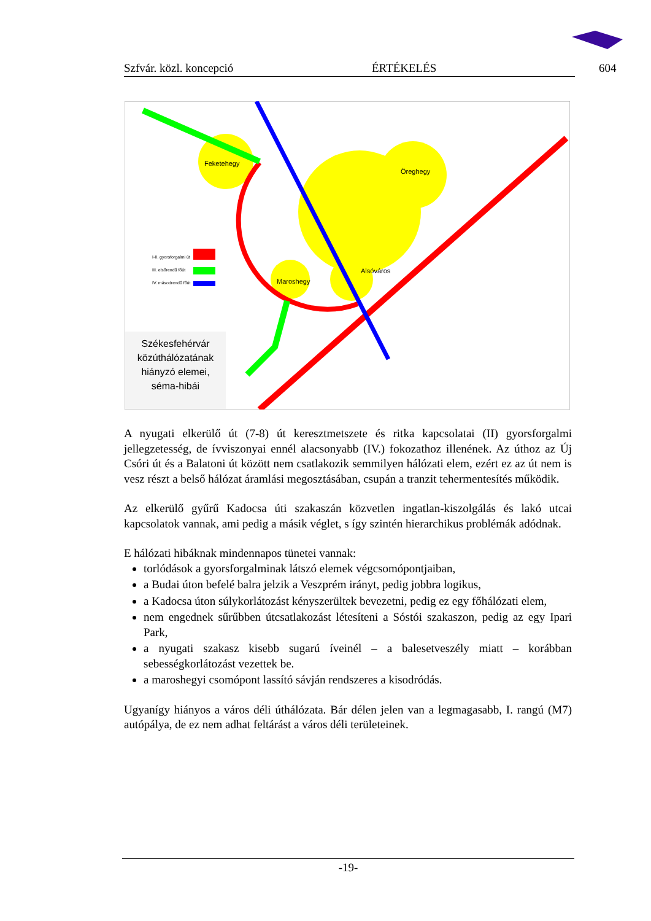Szfvár. közl. koncepció ÉRTÉKELÉS 604
Feketehegy
Öreghegy
Alsóváros
Maroshegy
I-II. gyorsforgalmi út
III. elsőrendű főút
IV. másodrendű főút
Székesfehérvár közúthálózatának hiányzó elemei, séma-hibái
A nyugati elkerülő út (7-8) út keresztmetszete és ritka kapcsolatai (II) gyorsforgalmi jellegzetesség, de ívviszonyai ennél alacsonyabb (IV.) fokozathoz illenének. Az úthoz az Új Csóri út és a Balatoni út között nem csatlakozik semmilyen hálózati elem, ezért ez az út nem is vesz részt a belső hálózat áramlási megosztásában, csupán a tranzit tehermentesítés működik.
Az elkerülő gyűrű Kadocsa úti szakaszán közvetlen ingatlan-kiszolgálás és lakó utcai kapcsolatok vannak, ami pedig a másik véglet, s így szintén hierarchikus problémák adódnak.
E hálózati hibáknak mindennapos tünetei vannak:
torlódások a gyorsforgalminak látszó elemek végcsomópontjaiban,
a Budai úton befelé balra jelzik a Veszprém irányt, pedig jobbra logikus,
a Kadocsa úton súlykorlátozást kényszerültek bevezetni, pedig ez egy főhálózati elem,
nem engednek sűrűbben útcsatlakozást létesíteni a Sóstói szakaszon, pedig az egy Ipari Park,
a nyugati szakasz kisebb sugarú íveinél – a balesetveszély miatt – korábban sebességkorlátozást vezettek be.
a maroshegyi csomópont lassító sávján rendszeres a kisodródás.
Ugyanígy hiányos a város déli úthálózata. Bár délen jelen van a legmagasabb, I. rangú (M7) autópálya, de ez nem adhat feltárást a város déli területeinek.
-19-